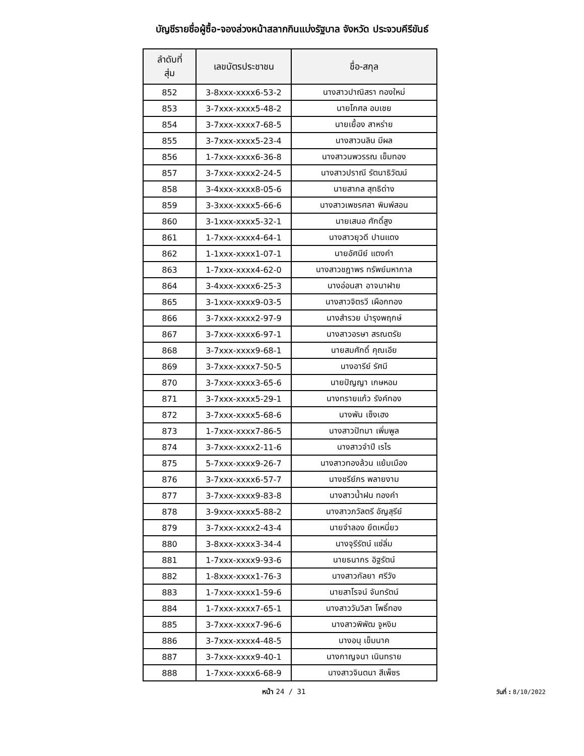บัญชีรายชื่อผู้ซื้อ-จองล่วงหน้าสลากกินแบ่งรัฐบาล จังหวัด ประจวบคีรีขันธ์
| ลำดับที่ สุ่ม | เลขบัตรประชาชน | ชื่อ-สกุล |
| --- | --- | --- |
| 852 | 3-8xxx-xxxx6-53-2 | นางสาวปาณิสรา ทองใหม่ |
| 853 | 3-7xxx-xxxx5-48-2 | นายโกศล อบเชย |
| 854 | 3-7xxx-xxxx7-68-5 | นายเยื้อง สาหร่าย |
| 855 | 3-7xxx-xxxx5-23-4 | นางสาวนลิน มีผล |
| 856 | 1-7xxx-xxxx6-36-8 | นางสาวนพวรรณ เข็มทอง |
| 857 | 3-7xxx-xxxx2-24-5 | นางสาวปราณี รัตนาธิวัฒน์ |
| 858 | 3-4xxx-xxxx8-05-6 | นายสากล สุทธิด่าง |
| 859 | 3-3xxx-xxxx5-66-6 | นางสาวเพชรศลา พิมพ์สอน |
| 860 | 3-1xxx-xxxx5-32-1 | นายเสนอ ศักดิ์สูง |
| 861 | 1-7xxx-xxxx4-64-1 | นางสาวยุวดี ปานแดง |
| 862 | 1-1xxx-xxxx1-07-1 | นายอัศนีย์ แตงคำ |
| 863 | 1-7xxx-xxxx4-62-0 | นางสาวชฎาพร ทรัพย์มหากาล |
| 864 | 3-4xxx-xxxx6-25-3 | นางอ่อนสา อาจนาฝาย |
| 865 | 3-1xxx-xxxx9-03-5 | นางสาวจิตรวี เผือกทอง |
| 866 | 3-7xxx-xxxx2-97-9 | นางสำรวย บำรุงพฤกษ์ |
| 867 | 3-7xxx-xxxx6-97-1 | นางสาวอรษา สรณตรัย |
| 868 | 3-7xxx-xxxx9-68-1 | นายสมศักดิ์ คุณเอีย |
| 869 | 3-7xxx-xxxx7-50-5 | นางอารีย์ รัศมี |
| 870 | 3-7xxx-xxxx3-65-6 | นายปัญญา เกษหอม |
| 871 | 3-7xxx-xxxx5-29-1 | นางทรายแก้ว รังค์ทอง |
| 872 | 3-7xxx-xxxx5-68-6 | นางพัน เซ็งเฮง |
| 873 | 1-7xxx-xxxx7-86-5 | นางสาวปัทมา เพิ่มพูล |
| 874 | 3-7xxx-xxxx2-11-6 | นางสาวจำปี เรไร |
| 875 | 5-7xxx-xxxx9-26-7 | นางสาวทองล้วน แย้มเมือง |
| 876 | 3-7xxx-xxxx6-57-7 | นางชรีย์ภร พลายงาม |
| 877 | 3-7xxx-xxxx9-83-8 | นางสาวน้ำฝน ทองคำ |
| 878 | 3-9xxx-xxxx5-88-2 | นางสาวภวัลตรี อัญสุรีย์ |
| 879 | 3-7xxx-xxxx2-43-4 | นายจำลอง ยึดเหนี่ยว |
| 880 | 3-8xxx-xxxx3-34-4 | นางจุรีรัตน์ แซ่ลิ่ม |
| 881 | 1-7xxx-xxxx9-93-6 | นายธนากร อิฐรัตน์ |
| 882 | 1-8xxx-xxxx1-76-3 | นางสาวกัลยา ศรีวัง |
| 883 | 1-7xxx-xxxx1-59-6 | นายสาโรจน์ จันทรัตน์ |
| 884 | 1-7xxx-xxxx7-65-1 | นางสาววันวิสา โพธิ์ทอง |
| 885 | 3-7xxx-xxxx7-96-6 | นางสาวพิพัฒ จูหงิม |
| 886 | 3-7xxx-xxxx4-48-5 | นางอนุ เข็มนาค |
| 887 | 3-7xxx-xxxx9-40-1 | นางกาญจนา เนินทราย |
| 888 | 1-7xxx-xxxx6-68-9 | นางสาวจินตนา สีเพ็ชร |
หน้า 24 / 31 วันที่ : 8/10/2022